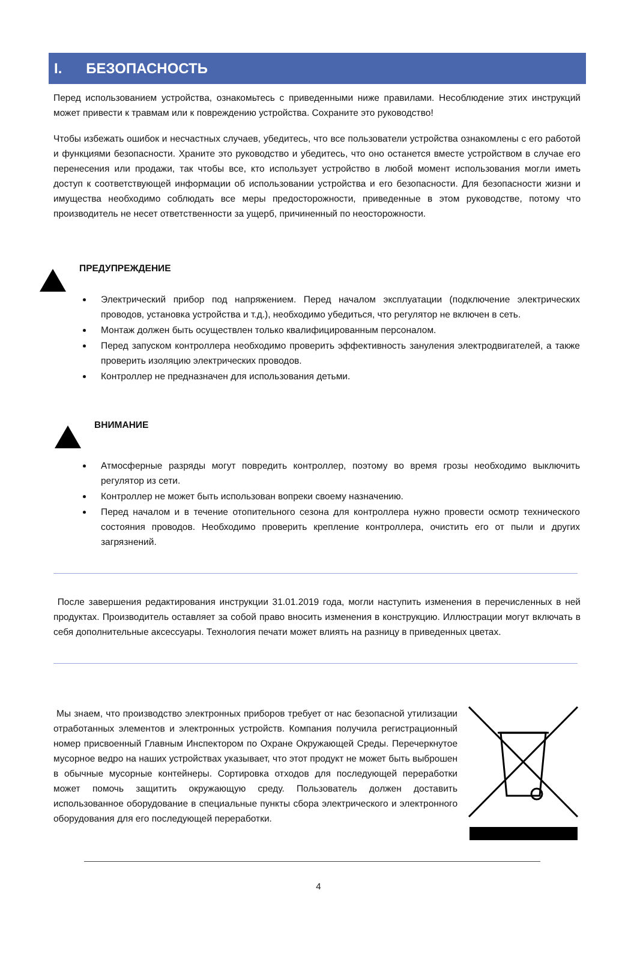I. БЕЗОПАСНОСТЬ
Перед использованием устройства, ознакомьтесь с приведенными ниже правилами. Несоблюдение этих инструкций может привести к травмам или к повреждению устройства. Сохраните это руководство!
Чтобы избежать ошибок и несчастных случаев, убедитесь, что все пользователи устройства ознакомлены с его работой и функциями безопасности. Храните это руководство и убедитесь, что оно останется вместе устройством в случае его перенесения или продажи, так чтобы все, кто использует устройство в любой момент использования могли иметь доступ к соответствующей информации об использовании устройства и его безопасности. Для безопасности жизни и имущества необходимо соблюдать все меры предосторожности, приведенные в этом руководстве, потому что производитель не несет ответственности за ущерб, причиненный по неосторожности.
ПРЕДУПРЕЖДЕНИЕ
Электрический прибор под напряжением. Перед началом эксплуатации (подключение электрических проводов, установка устройства и т.д.), необходимо убедиться, что регулятор не включен в сеть.
Монтаж должен быть осуществлен только квалифицированным персоналом.
Перед запуском контроллера необходимо проверить эффективность зануления электродвигателей, а также проверить изоляцию электрических проводов.
Контроллер не предназначен для использования детьми.
ВНИМАНИЕ
Атмосферные разряды могут повредить контроллер, поэтому во время грозы необходимо выключить регулятор из сети.
Контроллер не может быть использован вопреки своему назначению.
Перед началом и в течение отопительного сезона для контроллера нужно провести осмотр технического состояния проводов. Необходимо проверить крепление контроллера, очистить его от пыли и других загрязнений.
После завершения редактирования инструкции 31.01.2019 года, могли наступить изменения в перечисленных в ней продуктах. Производитель оставляет за собой право вносить изменения в конструкцию. Иллюстрации могут включать в себя дополнительные аксессуары. Технология печати может влиять на разницу в приведенных цветах.
Мы знаем, что производство электронных приборов требует от нас безопасной утилизации отработанных элементов и электронных устройств. Компания получила регистрационный номер присвоенный Главным Инспектором по Охране Окружающей Среды. Перечеркнутое мусорное ведро на наших устройствах указывает, что этот продукт не может быть выброшен в обычные мусорные контейнеры. Сортировка отходов для последующей переработки может помочь защитить окружающую среду. Пользователь должен доставить использованное оборудование в специальные пункты сбора электрического и электронного оборудования для его последующей переработки.
4